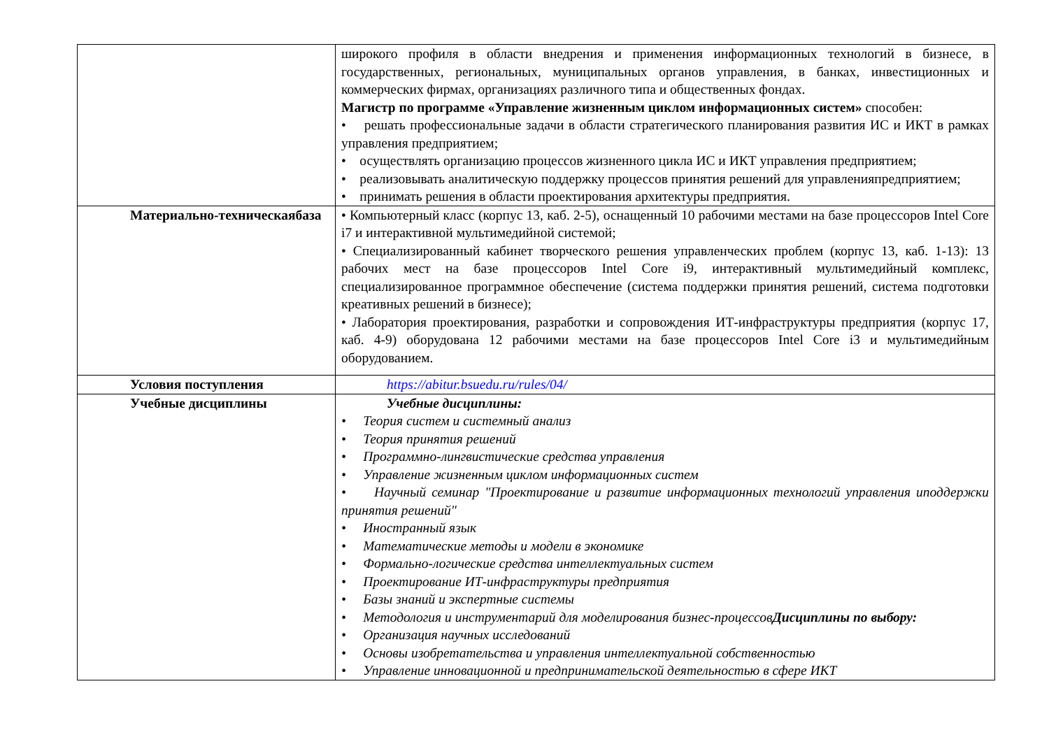| | широкого профиля в области внедрения и применения информационных технологий в бизнесе, в государственных, региональных, муниципальных органов управления, в банках, инвестиционных и коммерческих фирмах, организациях различного типа и общественных фондах. Магистр по программе «Управление жизненным циклом информационных систем» способен: • решать профессиональные задачи в области стратегического планирования развития ИС и ИКТ в рамках управления предприятием; • осуществлять организацию процессов жизненного цикла ИС и ИКТ управления предприятием; • реализовывать аналитическую поддержку процессов принятия решений для управленияпредприятием; • принимать решения в области проектирования архитектуры предприятия. |
| Материально-техническаябаза | • Компьютерный класс (корпус 13, каб. 2-5), оснащенный 10 рабочими местами на базе процессоров Intel Core i7 и интерактивной мультимедийной системой; • Специализированный кабинет творческого решения управленческих проблем (корпус 13, каб. 1-13): 13 рабочих мест на базе процессоров Intel Core i9, интерактивный мультимедийный комплекс, специализированное программное обеспечение (система поддержки принятия решений, система подготовки креативных решений в бизнесе); • Лаборатория проектирования, разработки и сопровождения ИТ-инфраструктуры предприятия (корпус 17, каб. 4-9) оборудована 12 рабочими местами на базе процессоров Intel Core i3 и мультимедийным оборудованием. |
| Условия поступления | https://abitur.bsuedu.ru/rules/04/ |
| Учебные дисциплины | Учебные дисциплины: • Теория систем и системный анализ • Теория принятия решений • Программно-лингвистические средства управления • Управление жизненным циклом информационных систем • Научный семинар "Проектирование и развитие информационных технологий управления иподдержки принятия решений" • Иностранный язык • Математические методы и модели в экономике • Формально-логические средства интеллектуальных систем • Проектирование ИТ-инфраструктуры предприятия • Базы знаний и экспертные системы • Методология и инструментарий для моделирования бизнес-процессов Дисциплины по выбору: • Организация научных исследований • Основы изобретательства и управления интеллектуальной собственностью • Управление инновационной и предпринимательской деятельностью в сфере ИКТ |